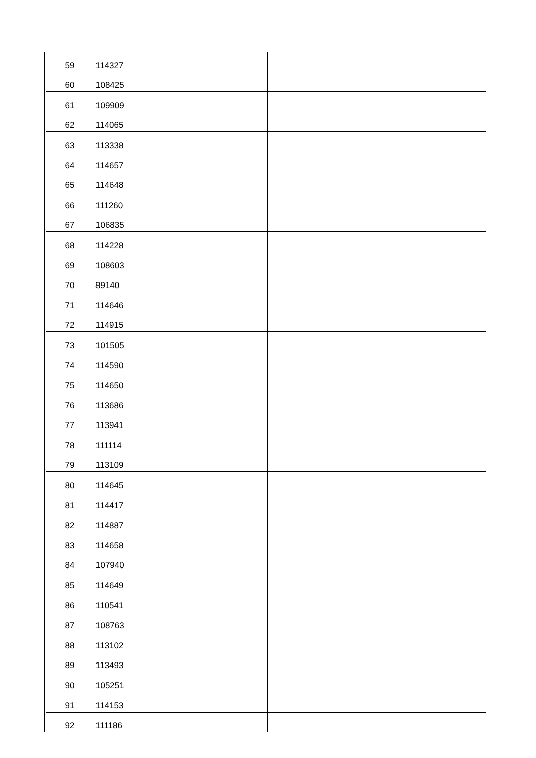| 59 | 114327 | | | |
| 60 | 108425 | | | |
| 61 | 109909 | | | |
| 62 | 114065 | | | |
| 63 | 113338 | | | |
| 64 | 114657 | | | |
| 65 | 114648 | | | |
| 66 | 111260 | | | |
| 67 | 106835 | | | |
| 68 | 114228 | | | |
| 69 | 108603 | | | |
| 70 | 89140 | | | |
| 71 | 114646 | | | |
| 72 | 114915 | | | |
| 73 | 101505 | | | |
| 74 | 114590 | | | |
| 75 | 114650 | | | |
| 76 | 113686 | | | |
| 77 | 113941 | | | |
| 78 | 111114 | | | |
| 79 | 113109 | | | |
| 80 | 114645 | | | |
| 81 | 114417 | | | |
| 82 | 114887 | | | |
| 83 | 114658 | | | |
| 84 | 107940 | | | |
| 85 | 114649 | | | |
| 86 | 110541 | | | |
| 87 | 108763 | | | |
| 88 | 113102 | | | |
| 89 | 113493 | | | |
| 90 | 105251 | | | |
| 91 | 114153 | | | |
| 92 | 111186 | | | |